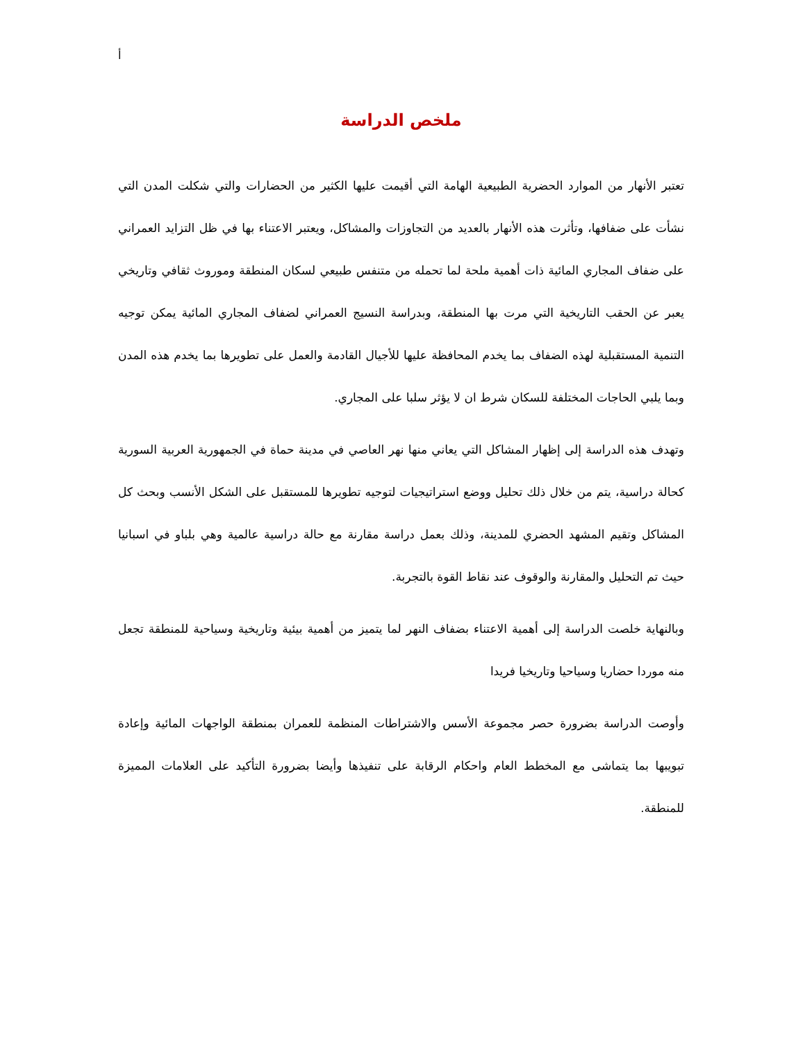أ
ملخص الدراسة
تعتبر الأنهار من الموارد الحضرية الطبيعية الهامة التي أقيمت عليها الكثير من الحضارات والتي شكلت المدن التي نشأت على ضفافها، وتأثرت هذه الأنهار بالعديد من التجاوزات والمشاكل، ويعتبر الاعتناء بها في ظل التزايد العمراني على ضفاف المجاري المائية ذات أهمية ملحة لما تحمله من متنفس طبيعي لسكان المنطقة وموروث ثقافي وتاريخي يعبر عن الحقب التاريخية التي مرت بها المنطقة، وبدراسة النسيج العمراني لضفاف المجاري المائية يمكن توجيه التنمية المستقبلية لهذه الضفاف بما يخدم المحافظة عليها للأجيال القادمة والعمل على تطويرها بما يخدم هذه المدن وبما يلبي الحاجات المختلفة للسكان شرط ان لا يؤثر سلبا على المجاري.
وتهدف هذه الدراسة إلى إظهار المشاكل التي يعاني منها نهر العاصي في مدينة حماة في الجمهورية العربية السورية كحالة دراسية، يتم من خلال ذلك تحليل ووضع استراتيجيات لتوجيه تطويرها للمستقبل على الشكل الأنسب وبحث كل المشاكل وتقيم المشهد الحضري للمدينة، وذلك بعمل دراسة مقارنة مع حالة دراسية عالمية وهي بلباو في اسبانيا حيث تم التحليل والمقارنة والوقوف عند نقاط القوة بالتجربة.
وبالنهاية خلصت الدراسة إلى أهمية الاعتناء بضفاف النهر لما يتميز من أهمية بيئية وتاريخية وسياحية للمنطقة تجعل منه موردا حضاريا وسياحيا وتاريخيا فريدا
وأوصت الدراسة بضرورة حصر مجموعة الأسس والاشتراطات المنظمة للعمران بمنطقة الواجهات المائية وإعادة تبويبها بما يتماشى مع المخطط العام واحكام الرقابة على تنفيذها وأيضا بضرورة التأكيد على العلامات المميزة للمنطقة.